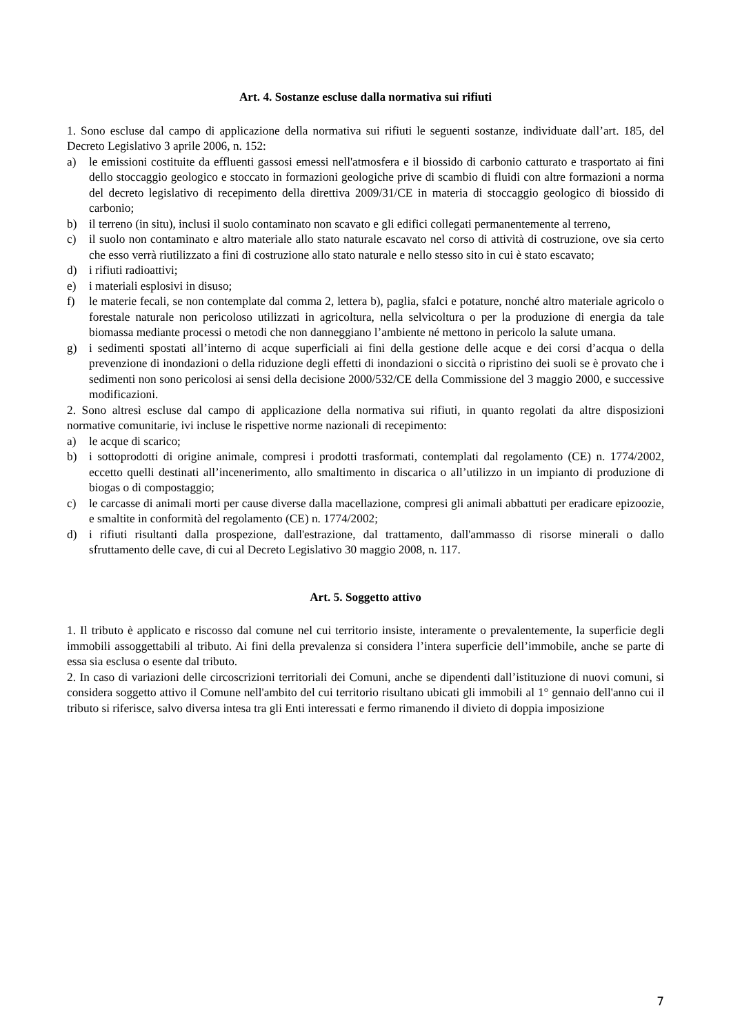Art. 4. Sostanze escluse dalla normativa sui rifiuti
1. Sono escluse dal campo di applicazione della normativa sui rifiuti le seguenti sostanze, individuate dall’art. 185, del Decreto Legislativo 3 aprile 2006, n. 152:
a) le emissioni costituite da effluenti gassosi emessi nell'atmosfera e il biossido di carbonio catturato e trasportato ai fini dello stoccaggio geologico e stoccato in formazioni geologiche prive di scambio di fluidi con altre formazioni a norma del decreto legislativo di recepimento della direttiva 2009/31/CE in materia di stoccaggio geologico di biossido di carbonio;
b) il terreno (in situ), inclusi il suolo contaminato non scavato e gli edifici collegati permanentemente al terreno,
c) il suolo non contaminato e altro materiale allo stato naturale escavato nel corso di attività di costruzione, ove sia certo che esso verrà riutilizzato a fini di costruzione allo stato naturale e nello stesso sito in cui è stato escavato;
d) i rifiuti radioattivi;
e) i materiali esplosivi in disuso;
f) le materie fecali, se non contemplate dal comma 2, lettera b), paglia, sfalci e potature, nonché altro materiale agricolo o forestale naturale non pericoloso utilizzati in agricoltura, nella selvicoltura o per la produzione di energia da tale biomassa mediante processi o metodi che non danneggiano l’ambiente né mettono in pericolo la salute umana.
g) i sedimenti spostati all’interno di acque superficiali ai fini della gestione delle acque e dei corsi d’acqua o della prevenzione di inondazioni o della riduzione degli effetti di inondazioni o siccità o ripristino dei suoli se è provato che i sedimenti non sono pericolosi ai sensi della decisione 2000/532/CE della Commissione del 3 maggio 2000, e successive modificazioni.
2. Sono altresì escluse dal campo di applicazione della normativa sui rifiuti, in quanto regolati da altre disposizioni normative comunitarie, ivi incluse le rispettive norme nazionali di recepimento:
a) le acque di scarico;
b) i sottoprodotti di origine animale, compresi i prodotti trasformati, contemplati dal regolamento (CE) n. 1774/2002, eccetto quelli destinati all’incenerimento, allo smaltimento in discarica o all’utilizzo in un impianto di produzione di biogas o di compostaggio;
c) le carcasse di animali morti per cause diverse dalla macellazione, compresi gli animali abbattuti per eradicare epizoozie, e smaltite in conformità del regolamento (CE) n. 1774/2002;
d) i rifiuti risultanti dalla prospezione, dall'estrazione, dal trattamento, dall'ammasso di risorse minerali o dallo sfruttamento delle cave, di cui al Decreto Legislativo 30 maggio 2008, n. 117.
Art. 5. Soggetto attivo
1. Il tributo è applicato e riscosso dal comune nel cui territorio insiste, interamente o prevalentemente, la superficie degli immobili assoggettabili al tributo. Ai fini della prevalenza si considera l’intera superficie dell’immobile, anche se parte di essa sia esclusa o esente dal tributo.
2. In caso di variazioni delle circoscrizioni territoriali dei Comuni, anche se dipendenti dall’istituzione di nuovi comuni, si considera soggetto attivo il Comune nell'ambito del cui territorio risultano ubicati gli immobili al 1° gennaio dell'anno cui il tributo si riferisce, salvo diversa intesa tra gli Enti interessati e fermo rimanendo il divieto di doppia imposizione
7